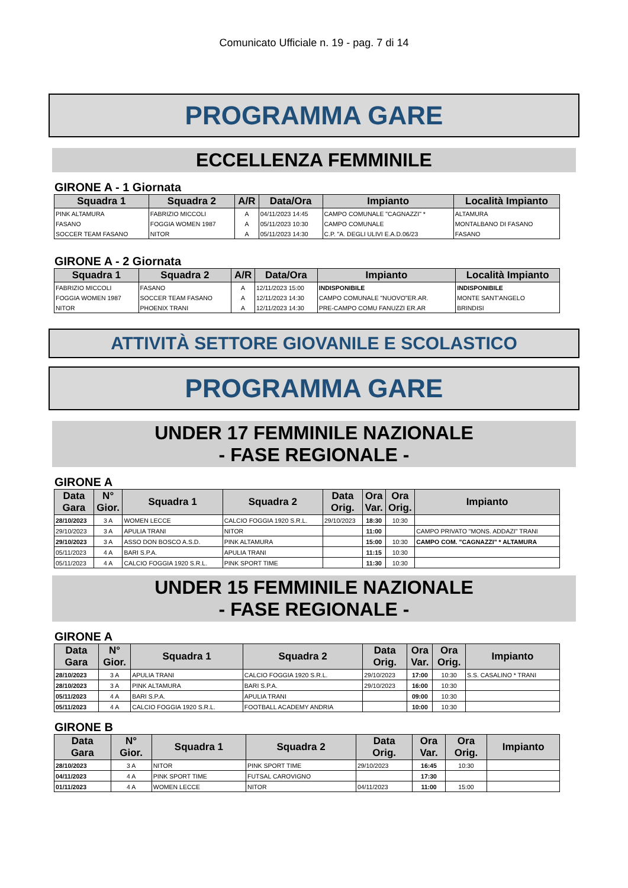Comunicato Ufficiale n. 19 - pag. 7 di 14
PROGRAMMA GARE
ECCELLENZA FEMMINILE
GIRONE A - 1 Giornata
| Squadra 1 | Squadra 2 | A/R | Data/Ora | Impianto | Località Impianto |
| --- | --- | --- | --- | --- | --- |
| PINK ALTAMURA | FABRIZIO MICCOLI | A | 04/11/2023 14:45 | CAMPO COMUNALE "CAGNAZZI" * | ALTAMURA |
| FASANO | FOGGIA WOMEN 1987 | A | 05/11/2023 10:30 | CAMPO COMUNALE | MONTALBANO DI FASANO |
| SOCCER TEAM FASANO | NITOR | A | 05/11/2023 14:30 | C.P. "A. DEGLI ULIVI E.A.D.06/23 | FASANO |
GIRONE A - 2 Giornata
| Squadra 1 | Squadra 2 | A/R | Data/Ora | Impianto | Località Impianto |
| --- | --- | --- | --- | --- | --- |
| FABRIZIO MICCOLI | FASANO | A | 12/11/2023 15:00 | INDISPONIBILE | INDISPONIBILE |
| FOGGIA WOMEN 1987 | SOCCER TEAM FASANO | A | 12/11/2023 14:30 | CAMPO COMUNALE "NUOVO"ER.AR. | MONTE SANT'ANGELO |
| NITOR | PHOENIX TRANI | A | 12/11/2023 14:30 | PRE-CAMPO COMU FANUZZI ER.AR | BRINDISI |
ATTIVITÀ SETTORE GIOVANILE E SCOLASTICO
PROGRAMMA GARE
UNDER 17 FEMMINILE NAZIONALE
- FASE REGIONALE -
GIRONE A
| Data Gara | N° Gior. | Squadra 1 | Squadra 2 | Data Orig. | Ora Var. | Ora Orig. | Impianto |
| --- | --- | --- | --- | --- | --- | --- | --- |
| 28/10/2023 | 3 A | WOMEN LECCE | CALCIO FOGGIA 1920 S.R.L. | 29/10/2023 | 18:30 | 10:30 | |
| 29/10/2023 | 3 A | APULIA TRANI | NITOR | | 11:00 | | CAMPO PRIVATO "MONS. ADDAZI" TRANI |
| 29/10/2023 | 3 A | ASSO DON BOSCO A.S.D. | PINK ALTAMURA | | 15:00 | 10:30 | CAMPO COM. "CAGNAZZI" * ALTAMURA |
| 05/11/2023 | 4 A | BARI S.P.A. | APULIA TRANI | | 11:15 | 10:30 | |
| 05/11/2023 | 4 A | CALCIO FOGGIA 1920 S.R.L. | PINK SPORT TIME | | 11:30 | 10:30 | |
UNDER 15 FEMMINILE NAZIONALE
- FASE REGIONALE -
GIRONE A
| Data Gara | N° Gior. | Squadra 1 | Squadra 2 | Data Orig. | Ora Var. | Ora Orig. | Impianto |
| --- | --- | --- | --- | --- | --- | --- | --- |
| 28/10/2023 | 3 A | APULIA TRANI | CALCIO FOGGIA 1920 S.R.L. | 29/10/2023 | 17:00 | 10:30 | S.S. CASALINO * TRANI |
| 28/10/2023 | 3 A | PINK ALTAMURA | BARI S.P.A. | 29/10/2023 | 16:00 | 10:30 | |
| 05/11/2023 | 4 A | BARI S.P.A. | APULIA TRANI | | 09:00 | 10:30 | |
| 05/11/2023 | 4 A | CALCIO FOGGIA 1920 S.R.L. | FOOTBALL ACADEMY ANDRIA | | 10:00 | 10:30 | |
GIRONE B
| Data Gara | N° Gior. | Squadra 1 | Squadra 2 | Data Orig. | Ora Var. | Ora Orig. | Impianto |
| --- | --- | --- | --- | --- | --- | --- | --- |
| 28/10/2023 | 3 A | NITOR | PINK SPORT TIME | 29/10/2023 | 16:45 | 10:30 | |
| 04/11/2023 | 4 A | PINK SPORT TIME | FUTSAL CAROVIGNO | | 17:30 | | |
| 01/11/2023 | 4 A | WOMEN LECCE | NITOR | 04/11/2023 | 11:00 | 15:00 | |